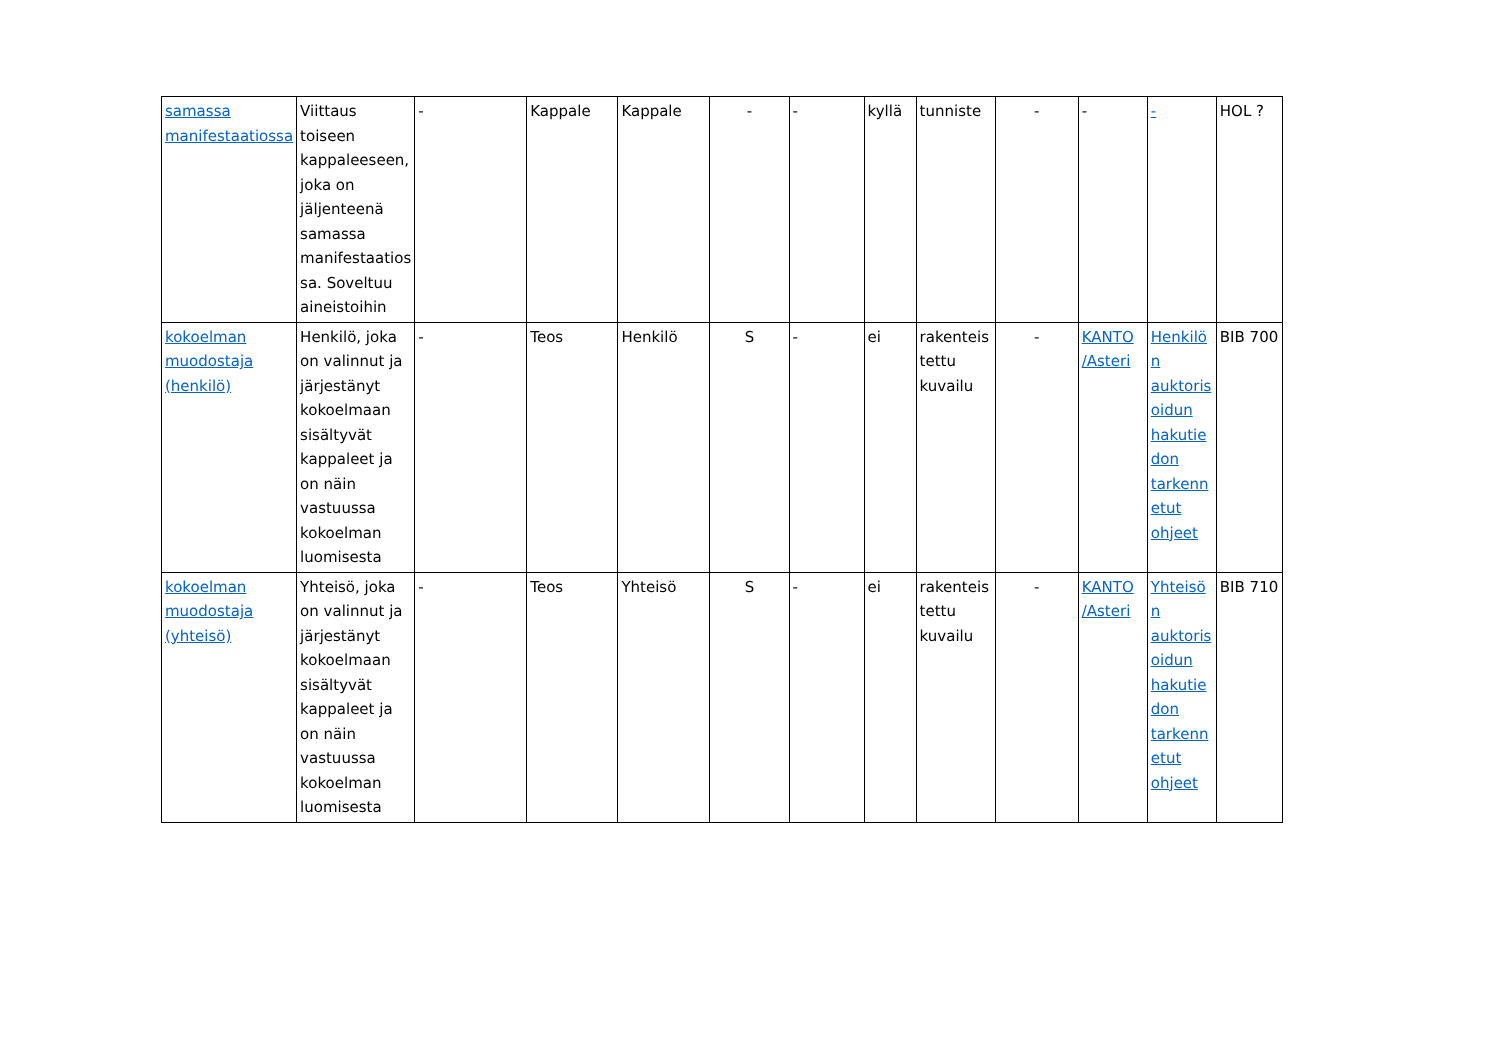| samassa manifestaatiossa | Viittaus toiseen kappaleeseen, joka on jäljenteenä samassa manifestaatiossa. Soveltuu aineistoihin | - | Kappale | Kappale | - | - | kyllä | tunniste | - | - | - | HOL ? |
| kokoelman muodostaja (henkilö) | Henkilö, joka on valinnut ja järjestänyt kokoelmaan sisältyvät kappaleet ja on näin vastuussa kokoelman luomisesta | - | Teos | Henkilö | S | - | ei | rakenteistettu kuvailu | - | KANTO /Asteri | Henkilön auktorisoidun hakutiedon tarkennetut ohjeet | BIB 700 |
| kokoelman muodostaja (yhteisö) | Yhteisö, joka on valinnut ja järjestänyt kokoelmaan sisältyvät kappaleet ja on näin vastuussa kokoelman luomisesta | - | Teos | Yhteisö | S | - | ei | rakenteistettu kuvailu | - | KANTO /Asteri | Yhteisön auktorisoidun hakutiedon tarkennetut ohjeet | BIB 710 |